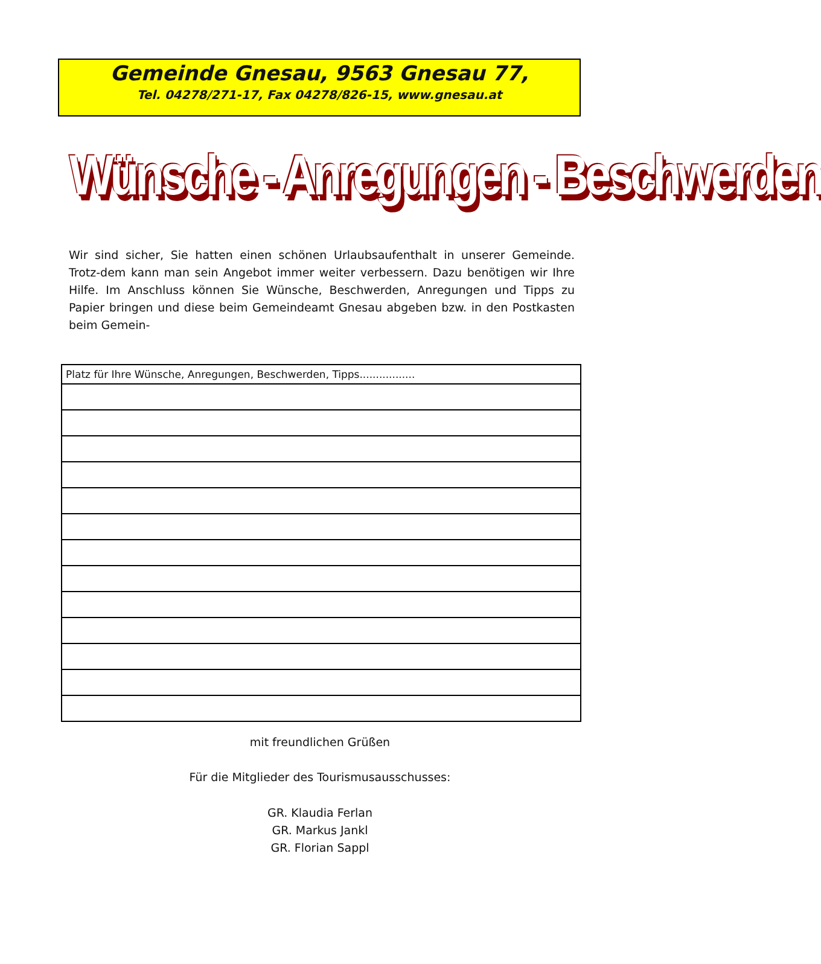Gemeinde Gnesau, 9563 Gnesau 77,
Tel. 04278/271-17, Fax 04278/826-15, www.gnesau.at
Wünsche - Anregungen - Beschwerden
Wir sind sicher, Sie hatten einen schönen Urlaubsaufenthalt in unserer Gemeinde. Trotz-dem kann man sein Angebot immer weiter verbessern. Dazu benötigen wir Ihre Hilfe. Im Anschluss können Sie Wünsche, Beschwerden, Anregungen und Tipps zu Papier bringen und diese beim Gemeindeamt Gnesau abgeben bzw. in den Postkasten beim Gemein-
| Platz für Ihre Wünsche, Anregungen, Beschwerden, Tipps................. |
mit freundlichen Grüßen
Für die Mitglieder des Tourismusausschusses:
GR. Klaudia Ferlan
GR. Markus Jankl
GR. Florian Sappl